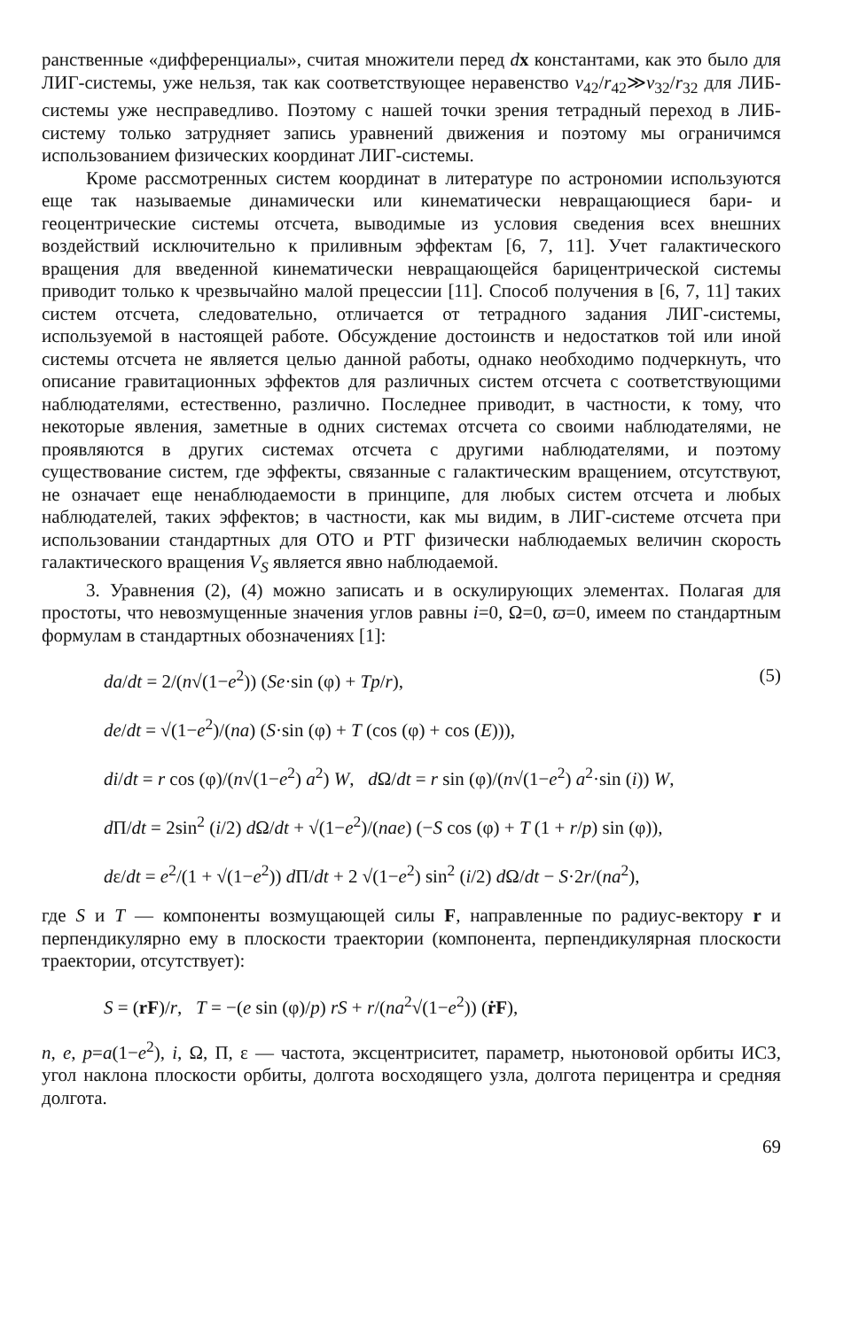ранственные «дифференциалы», считая множители перед dx константами, как это было для ЛИГ-системы, уже нельзя, так как соответствующее неравенство v<sub>42</sub>/r<sub>42</sub>≫v<sub>32</sub>/r<sub>32</sub> для ЛИБ-системы уже несправедливо. Поэтому с нашей точки зрения тетрадный переход в ЛИБ-систему только затрудняет запись уравнений движения и поэтому мы ограничимся использованием физических координат ЛИГ-системы.
Кроме рассмотренных систем координат в литературе по астрономии используются еще так называемые динамически или кинематически невращающиеся бари- и геоцентрические системы отсчета, выводимые из условия сведения всех внешних воздействий исключительно к приливным эффектам [6, 7, 11]. Учет галактического вращения для введенной кинематически невращающейся барицентрической системы приводит только к чрезвычайно малой прецессии [11]. Способ получения в [6, 7, 11] таких систем отсчета, следовательно, отличается от тетрадного задания ЛИГ-системы, используемой в настоящей работе. Обсуждение достоинств и недостатков той или иной системы отсчета не является целью данной работы, однако необходимо подчеркнуть, что описание гравитационных эффектов для различных систем отсчета с соответствующими наблюдателями, естественно, различно. Последнее приводит, в частности, к тому, что некоторые явления, заметные в одних системах отсчета со своими наблюдателями, не проявляются в других системах отсчета с другими наблюдателями, и поэтому существование систем, где эффекты, связанные с галактическим вращением, отсутствуют, не означает еще ненаблюдаемости в принципе, для любых систем отсчета и любых наблюдателей, таких эффектов; в частности, как мы видим, в ЛИГ-системе отсчета при использовании стандартных для ОТО и РТГ физически наблюдаемых величин скорость галактического вращения V<sub>S</sub> является явно наблюдаемой.
3. Уравнения (2), (4) можно записать и в оскулирующих элементах. Полагая для простоты, что невозмущенные значения углов равны i=0, Ω=0, ϖ=0, имеем по стандартным формулам в стандартных обозначениях [1]:
da/dt = 2/(n√(1−e<sup>2</sup>)) (Se·sin (φ) + Tp/r), (5)
de/dt = √(1−e<sup>2</sup>)/(na) (S·sin (φ) + T (cos (φ) + cos (E))),
di/dt = r cos (φ)/(n√(1−e<sup>2</sup>) a<sup>2</sup>) W, d Ω/dt = r sin (φ)/(n√(1−e<sup>2</sup>) a<sup>2</sup>·sin (i)) W,
d Π/dt = 2sin<sup>2</sup> (i/2) d Ω/dt + √(1−e<sup>2</sup>)/(nae) (−S cos (φ) + T (1 + r/p) sin (φ)),
dε/dt = e<sup>2</sup>/(1 + √(1−e<sup>2</sup>)) d Π/dt + 2 √(1−e<sup>2</sup>) sin<sup>2</sup> (i/2) d Ω/dt − S·2r/(na<sup>2</sup>),
где S и T — компоненты возмущающей силы F, направленные по радиус-вектору r и перпендикулярно ему в плоскости траектории (компонента, перпендикулярная плоскости траектории, отсутствует):
S = (rF)/r, T = −(e sin (φ)/p) rS + r/(na<sup>2</sup>√(1−e<sup>2</sup>)) (ṙF),
n, e, p=a(1−e<sup>2</sup>), i, Ω, Π, ε — частота, эксцентриситет, параметр, ньютоновой орбиты ИСЗ, угол наклона плоскости орбиты, долгота восходящего узла, долгота перицентра и средняя долгота.
69